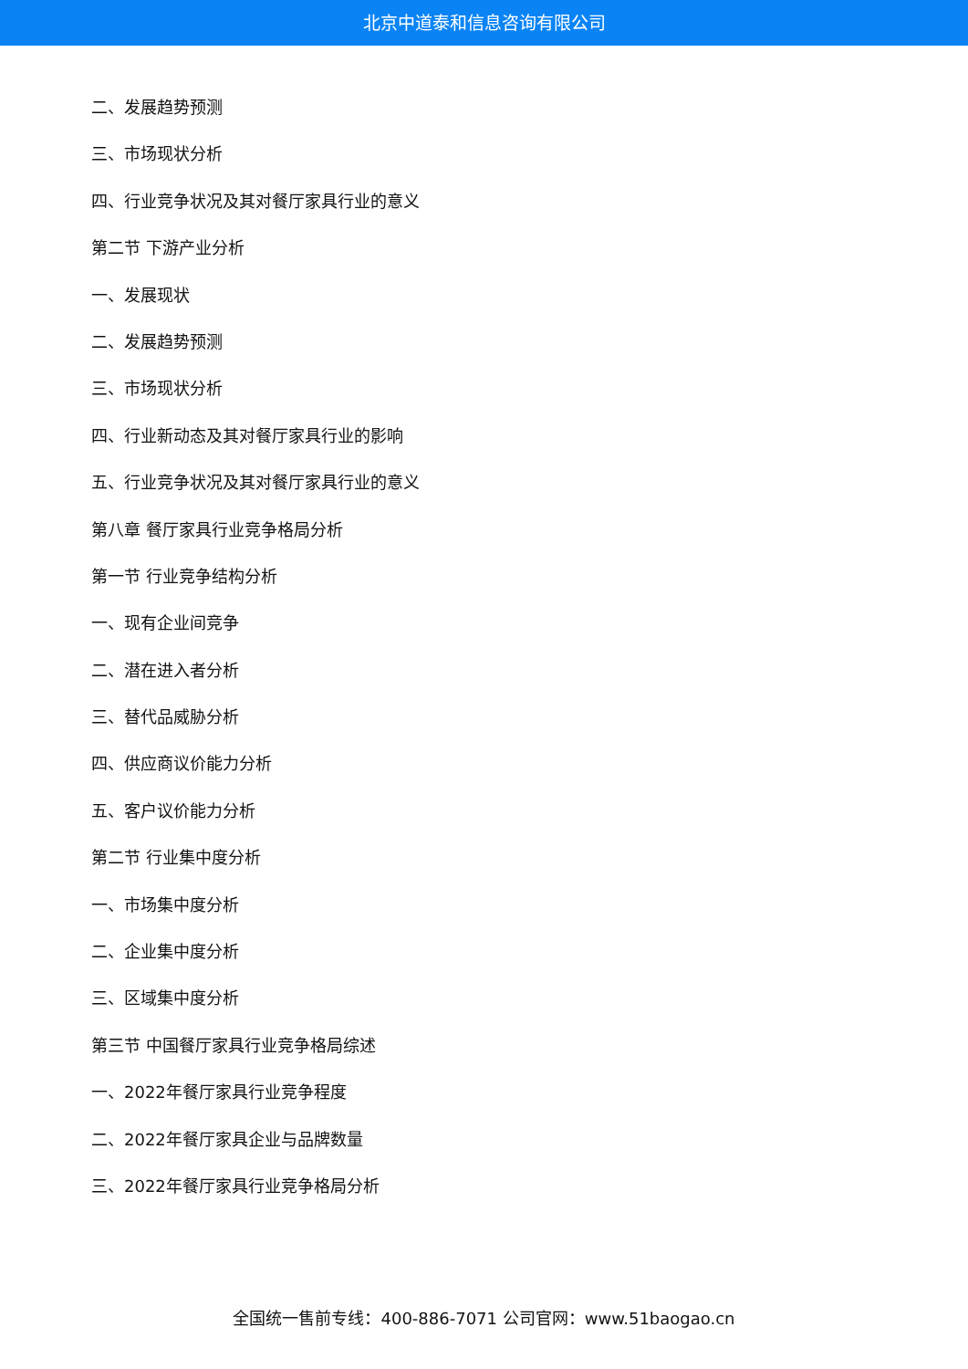北京中道泰和信息咨询有限公司
二、发展趋势预测
三、市场现状分析
四、行业竞争状况及其对餐厅家具行业的意义
第二节 下游产业分析
一、发展现状
二、发展趋势预测
三、市场现状分析
四、行业新动态及其对餐厅家具行业的影响
五、行业竞争状况及其对餐厅家具行业的意义
第八章 餐厅家具行业竞争格局分析
第一节 行业竞争结构分析
一、现有企业间竞争
二、潜在进入者分析
三、替代品威胁分析
四、供应商议价能力分析
五、客户议价能力分析
第二节 行业集中度分析
一、市场集中度分析
二、企业集中度分析
三、区域集中度分析
第三节 中国餐厅家具行业竞争格局综述
一、2022年餐厅家具行业竞争程度
二、2022年餐厅家具企业与品牌数量
三、2022年餐厅家具行业竞争格局分析
全国统一售前专线：400-886-7071 公司官网：www.51baogao.cn